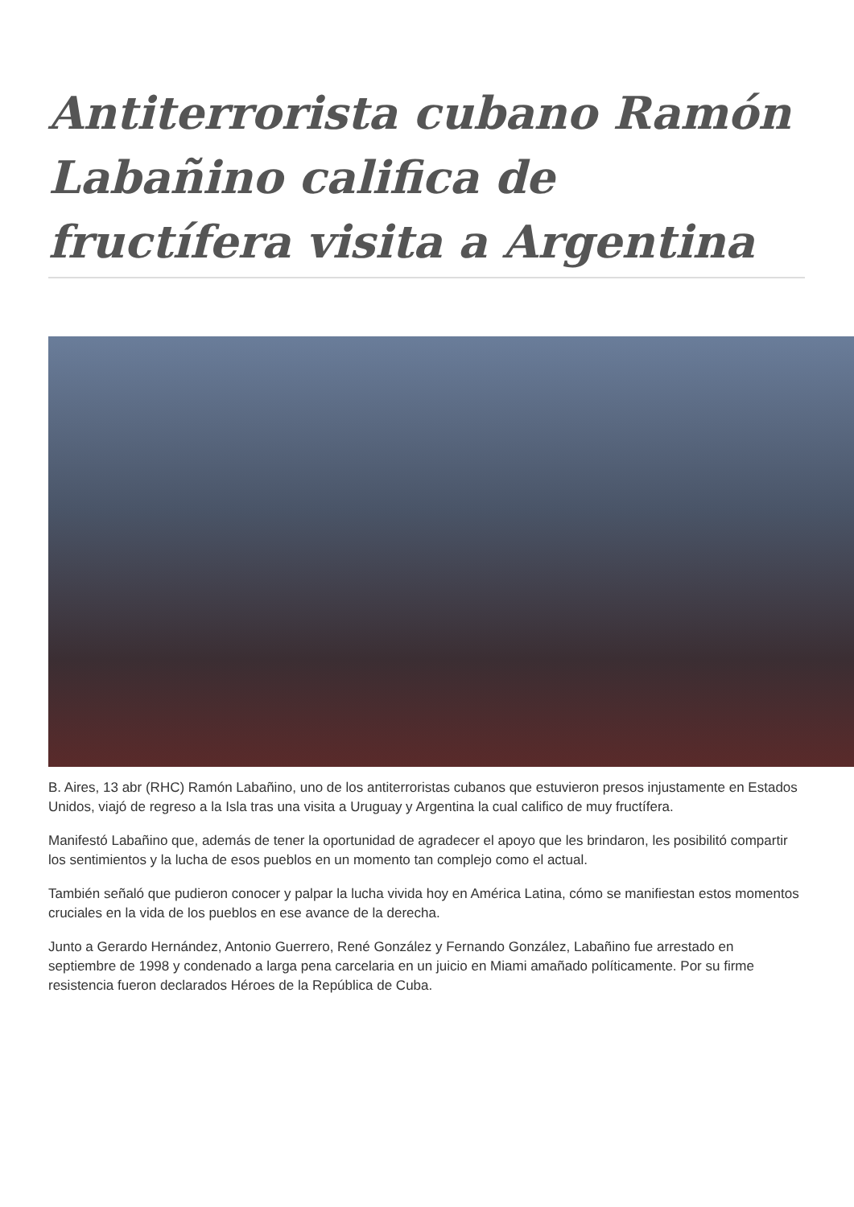Antiterrorista cubano Ramón Labañino califica de fructífera visita a Argentina
B. Aires, 13 abr (RHC) Ramón Labañino, uno de los antiterroristas cubanos que estuvieron presos injustamente en Estados Unidos, viajó de regreso a la Isla tras una visita a Uruguay y Argentina la cual califico de muy fructífera.
Manifestó Labañino que, además de tener la oportunidad de agradecer el apoyo que les brindaron, les posibilitó compartir los sentimientos y la lucha de esos pueblos en un momento tan complejo como el actual.
También señaló que pudieron conocer y palpar la lucha vivida hoy en América Latina, cómo se manifiestan estos momentos cruciales en la vida de los pueblos en ese avance de la derecha.
Junto a Gerardo Hernández, Antonio Guerrero, René González y Fernando González, Labañino fue arrestado en septiembre de 1998 y condenado a larga pena carcelaria en un juicio en Miami amañado políticamente. Por su firme resistencia fueron declarados Héroes de la República de Cuba.